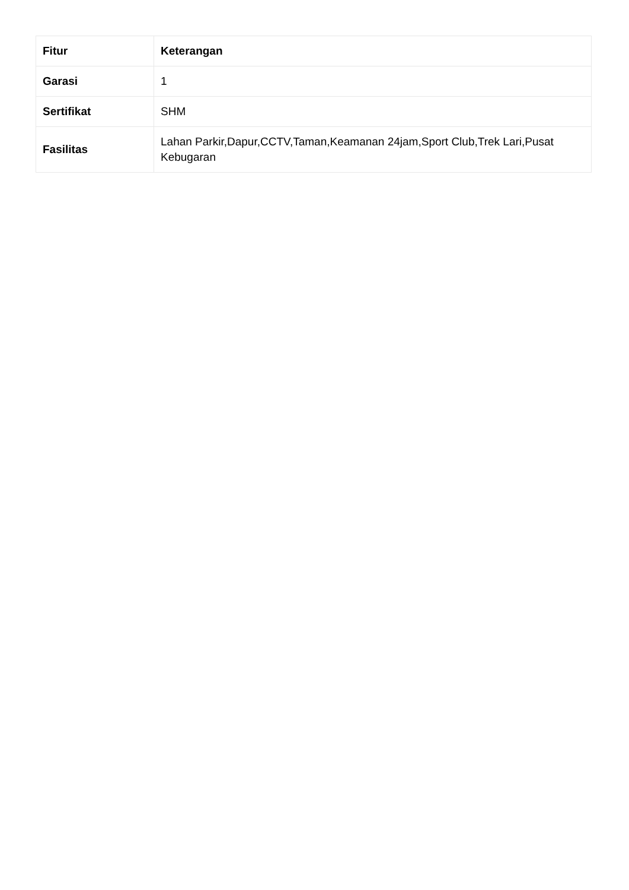| Fitur | Keterangan |
| --- | --- |
| Garasi | 1 |
| Sertifikat | SHM |
| Fasilitas | Lahan Parkir,Dapur,CCTV,Taman,Keamanan 24jam,Sport Club,Trek Lari,Pusat Kebugaran |